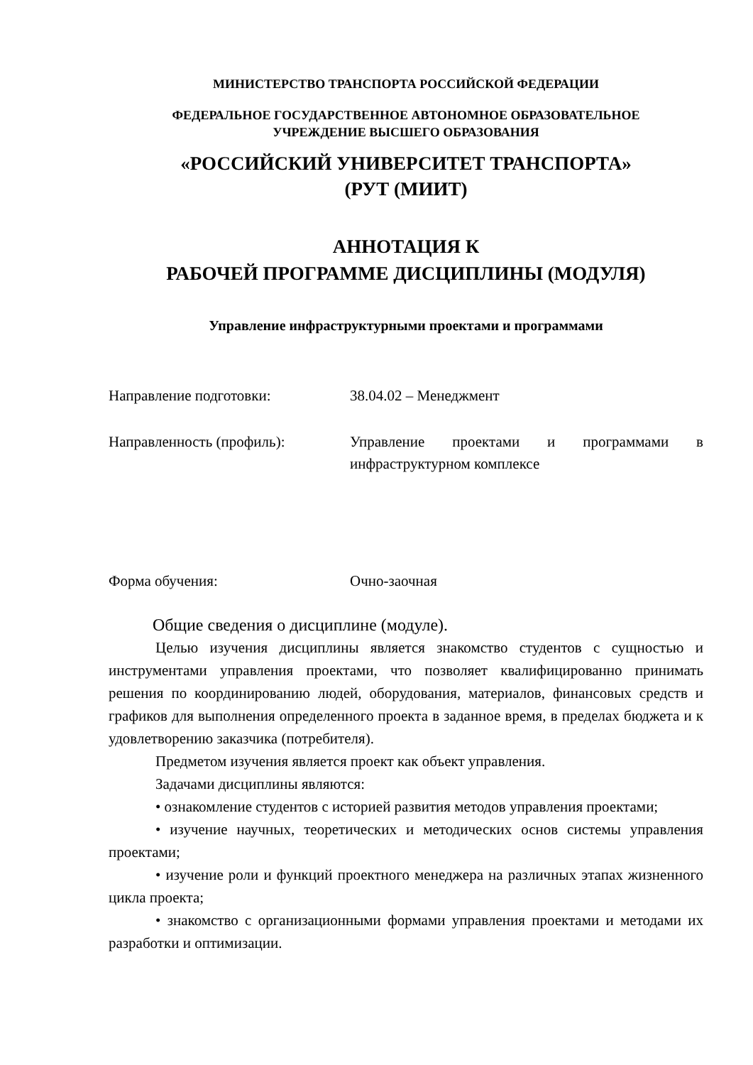МИНИСТЕРСТВО ТРАНСПОРТА РОССИЙСКОЙ ФЕДЕРАЦИИ
ФЕДЕРАЛЬНОЕ ГОСУДАРСТВЕННОЕ АВТОНОМНОЕ ОБРАЗОВАТЕЛЬНОЕ
УЧРЕЖДЕНИЕ ВЫСШЕГО ОБРАЗОВАНИЯ
«РОССИЙСКИЙ УНИВЕРСИТЕТ ТРАНСПОРТА»
(РУТ (МИИТ)
АННОТАЦИЯ К
РАБОЧЕЙ ПРОГРАММЕ ДИСЦИПЛИНЫ (МОДУЛЯ)
Управление инфраструктурными проектами и программами
Направление подготовки: 38.04.02 – Менеджмент
Направленность (профиль): Управление проектами и программами в инфраструктурном комплексе
Форма обучения: Очно-заочная
Общие сведения о дисциплине (модуле).
Целью изучения дисциплины является знакомство студентов с сущностью и инструментами управления проектами, что позволяет квалифицированно принимать решения по координированию людей, оборудования, материалов, финансовых средств и графиков для выполнения определенного проекта в заданное время, в пределах бюджета и к удовлетворению заказчика (потребителя).
Предметом изучения является проект как объект управления.
Задачами дисциплины являются:
• ознакомление студентов с историей развития методов управления проектами;
• изучение научных, теоретических и методических основ системы управления проектами;
• изучение роли и функций проектного менеджера на различных этапах жизненного цикла проекта;
• знакомство с организационными формами управления проектами и методами их разработки и оптимизации.